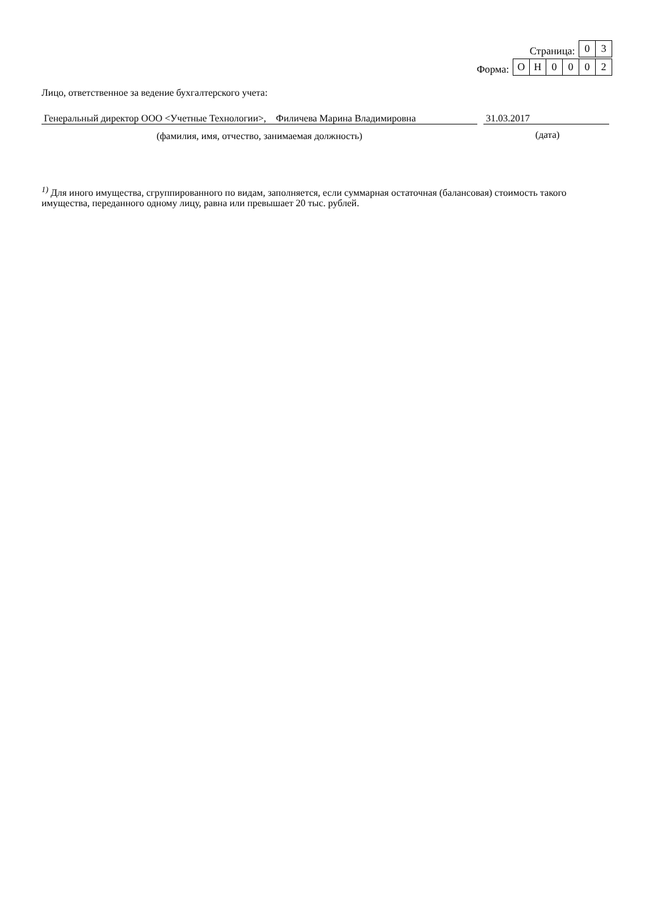Страница:
03
Форма:
ОН 0002
Лицо, ответственное за ведение бухгалтерского учета:
Генеральный директор ООО <Учетные Технологии>, Филичева Марина Владимировна
(фамилия, имя, отчество, занимаемая должность)
31.03.2017
(дата)
<sup>1)</sup> Для иного имущества, сгруппированного по видам, заполняется, если суммарная остаточная (балансовая) стоимость такого имущества, переданного одному лицу, равна или превышает 20 тыс. рублей.